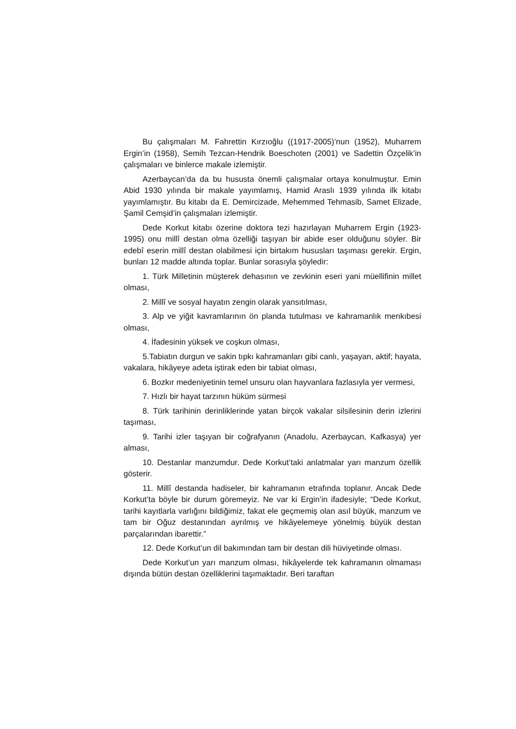Bu çalışmaları M. Fahrettin Kırzıoğlu ((1917-2005)’nun (1952), Muharrem Ergin’in (1958), Semih Tezcan-Hendrik Boeschoten (2001) ve Sadettin Özçelik’in çalışmaları ve binlerce makale izlemiştir.
Azerbaycan’da da bu hususta önemli çalışmalar ortaya konulmuştur. Emin Abid 1930 yılında bir makale yayımlamış, Hamid Araslı 1939 yılında ilk kitabı yayımlamıştır. Bu kitabı da E. Demircizade, Mehemmed Tehmasib, Samet Elizade, Şamil Cemşid’in çalışmaları izlemiştir.
Dede Korkut kitabı özerine doktora tezi hazırlayan Muharrem Ergin (1923-1995) onu millî destan olma özelliği taşıyan bir abide eser olduğunu söyler. Bir edebî eserin millî destan olabilmesi için birtakım hususları taşıması gerekir. Ergin, bunları 12 madde altında toplar. Bunlar sorasıyla şöyledir:
1. Türk Milletinin müşterek dehasının ve zevkinin eseri yani müellifinin millet olması,
2. Millî ve sosyal hayatın zengin olarak yansıtılması,
3. Alp ve yiğit kavramlarının ön planda tutulması ve kahramanlık menkıbesi olması,
4. İfadesinin yüksek ve coşkun olması,
5.Tabiatın durgun ve sakin tıpkı kahramanları gibi canlı, yaşayan, aktif; hayata, vakalara, hikâyeye adeta iştirak eden bir tabiat olması,
6. Bozkır medeniyetinin temel unsuru olan hayvanlara fazlasıyla yer vermesi,
7. Hızlı bir hayat tarzının hüküm sürmesi
8. Türk tarihinin derinliklerinde yatan birçok vakalar silsilesinin derin izlerini taşıması,
9. Tarihi izler taşıyan bir coğrafyanın (Anadolu, Azerbaycan, Kafkasya) yer alması,
10. Destanlar manzumdur. Dede Korkut’taki anlatmalar yarı manzum özellik gösterir.
11. Millî destanda hadiseler, bir kahramanın etrafında toplanır. Ancak Dede Korkut’ta böyle bir durum göremeyiz. Ne var ki Ergin’in ifadesiyle; “Dede Korkut, tarihi kayıtlarla varlığını bildiğimiz, fakat ele geçmemiş olan asıl büyük, manzum ve tam bir Oğuz destanından ayrılmış ve hikâyelemeye yönelmiş büyük destan parçalarından ibarettir.”
12. Dede Korkut’un dil bakımından tam bir destan dili hüviyetinde olması.
Dede Korkut’un yarı manzum olması, hikâyelerde tek kahramanın olmaması dışında bütün destan özelliklerini taşımaktadır. Beri taraftan